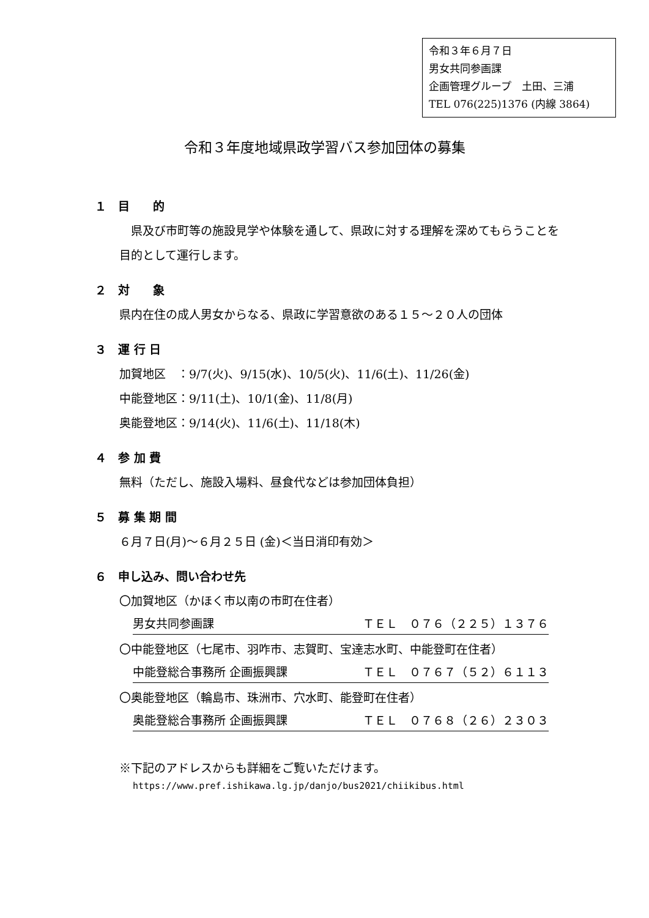令和３年６月７日
男女共同参画課
企画管理グループ　土田、三浦
TEL 076(225)1376 (内線 3864)
令和３年度地域県政学習バス参加団体の募集
１　目　　的
　県及び市町等の施設見学や体験を通して、県政に対する理解を深めてもらうことを目的として運行します。
２　対　　象
県内在住の成人男女からなる、県政に学習意欲のある１５～２０人の団体
３　運 行 日
加賀地区　：9/7(火)、9/15(水)、10/5(火)、11/6(土)、11/26(金)
中能登地区：9/11(土)、10/1(金)、11/8(月)
奥能登地区：9/14(火)、11/6(土)、11/18(木)
４　参 加 費
無料（ただし、施設入場料、昼食代などは参加団体負担）
５　募 集 期 間
６月７日(月)～６月２５日 (金)＜当日消印有効＞
６　申し込み、問い合わせ先
〇加賀地区（かほく市以南の市町在住者）
男女共同参画課 ＴＥＬ　０７６（２２５）１３７６
〇中能登地区（七尾市、羽咋市、志賀町、宝達志水町、中能登町在住者）
中能登総合事務所 企画振興課 ＴＥＬ　０７６７（５２）６１１３
〇奥能登地区（輪島市、珠洲市、穴水町、能登町在住者）
奥能登総合事務所 企画振興課 ＴＥＬ　０７６８（２６）２３０３
※下記のアドレスからも詳細をご覧いただけます。
https://www.pref.ishikawa.lg.jp/danjo/bus2021/chiikibus.html